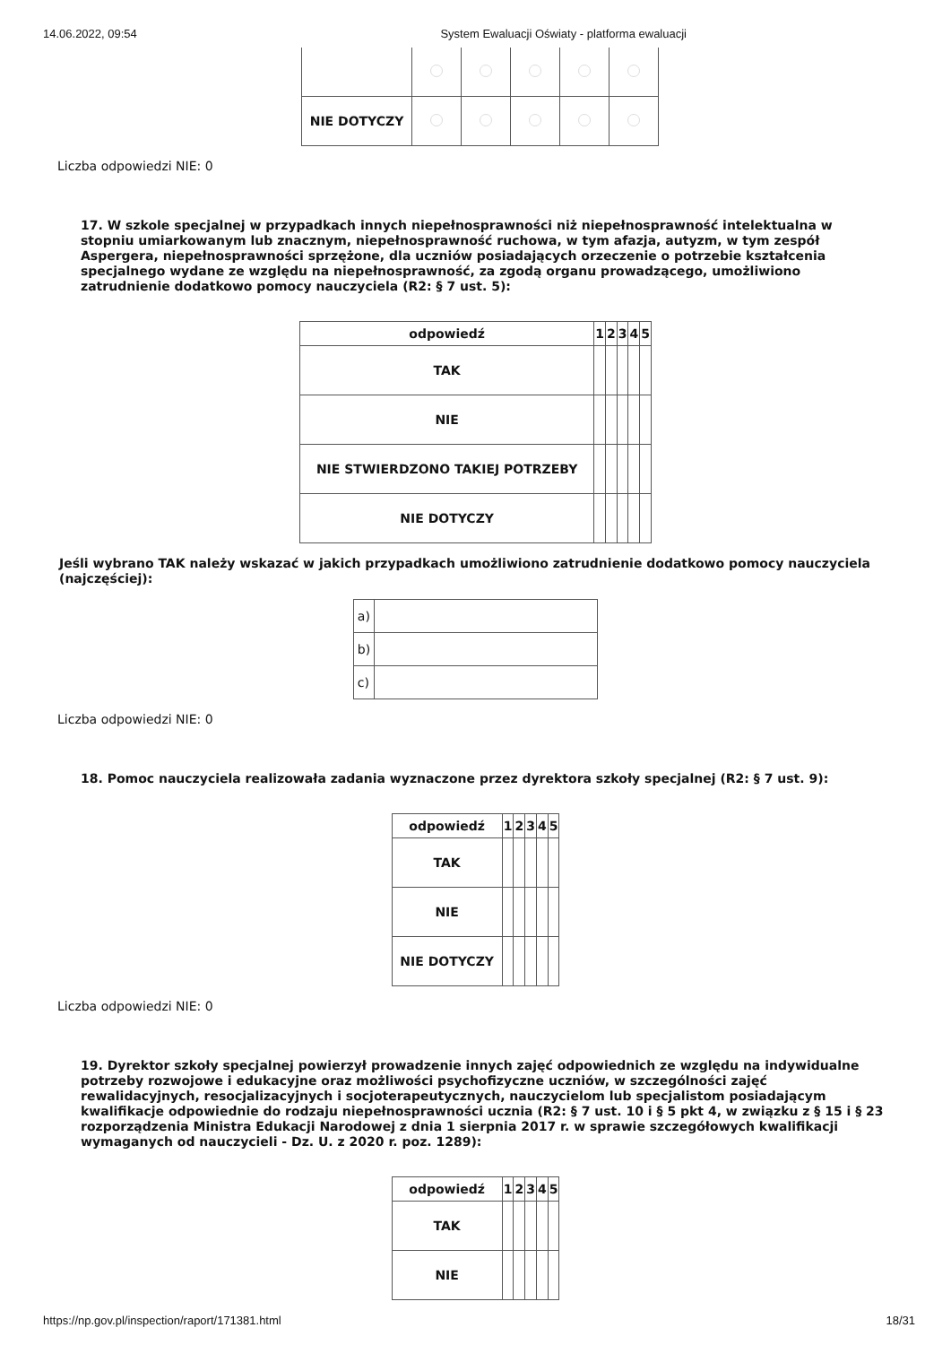14.06.2022, 09:54 System Ewaluacji Oświaty - platforma ewaluacji
| NIE DOTYCZY | | | | | |
Liczba odpowiedzi NIE: 0
17. W szkole specjalnej w przypadkach innych niepełnosprawności niż niepełnosprawność intelektualna w stopniu umiarkowanym lub znacznym, niepełnosprawność ruchowa, w tym afazja, autyzm, w tym zespół Aspergera, niepełnosprawności sprzężone, dla uczniów posiadających orzeczenie o potrzebie kształcenia specjalnego wydane ze względu na niepełnosprawność, za zgodą organu prowadzącego, umożliwiono zatrudnienie dodatkowo pomocy nauczyciela (R2: § 7 ust. 5):
| odpowiedź | 1 | 2 | 3 | 4 | 5 |
| --- | --- | --- | --- | --- | --- |
| TAK | | | | | |
| NIE | | | | | |
| NIE STWIERDZONO TAKIEJ POTRZEBY | | | | | |
| NIE DOTYCZY | | | | | |
Jeśli wybrano TAK należy wskazać w jakich przypadkach umożliwiono zatrudnienie dodatkowo pomocy nauczyciela (najczęściej):
| a) | |
| b) | |
| c) | |
Liczba odpowiedzi NIE: 0
18. Pomoc nauczyciela realizowała zadania wyznaczone przez dyrektora szkoły specjalnej (R2: § 7 ust. 9):
| odpowiedź | 1 | 2 | 3 | 4 | 5 |
| --- | --- | --- | --- | --- | --- |
| TAK | | | | | |
| NIE | | | | | |
| NIE DOTYCZY | | | | | |
Liczba odpowiedzi NIE: 0
19. Dyrektor szkoły specjalnej powierzył prowadzenie innych zajęć odpowiednich ze względu na indywidualne potrzeby rozwojowe i edukacyjne oraz możliwości psychofizyczne uczniów, w szczególności zajęć rewalidacyjnych, resocjalizacyjnych i socjoterapeutycznych, nauczycielom lub specjalistom posiadającym kwalifikacje odpowiednie do rodzaju niepełnosprawności ucznia (R2: § 7 ust. 10 i § 5 pkt 4, w związku z § 15 i § 23 rozporządzenia Ministra Edukacji Narodowej z dnia 1 sierpnia 2017 r. w sprawie szczegółowych kwalifikacji wymaganych od nauczycieli - Dz. U. z 2020 r. poz. 1289):
| odpowiedź | 1 | 2 | 3 | 4 | 5 |
| --- | --- | --- | --- | --- | --- |
| TAK | | | | | |
| NIE | | | | | |
https://np.gov.pl/inspection/raport/171381.html 18/31